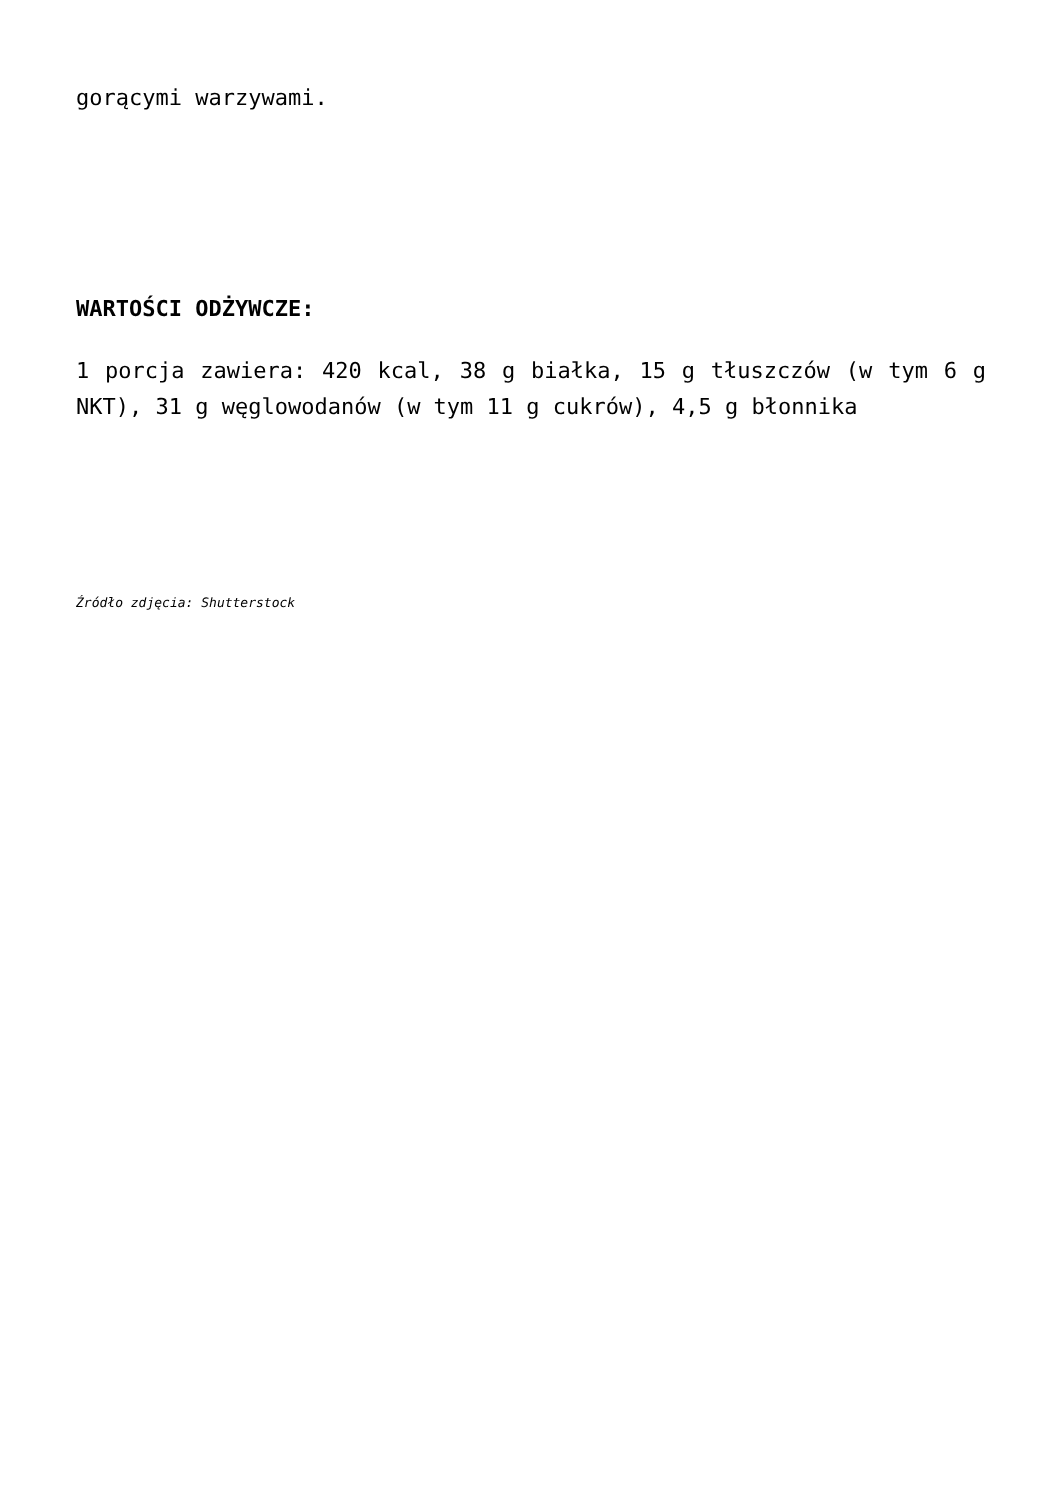gorącymi warzywami.
WARTOŚCI ODŻYWCZE:
1 porcja zawiera: 420 kcal, 38 g białka, 15 g tłuszczów (w tym 6 g NKT), 31 g węglowodanów (w tym 11 g cukrów), 4,5 g błonnika
Źródło zdjęcia: Shutterstock